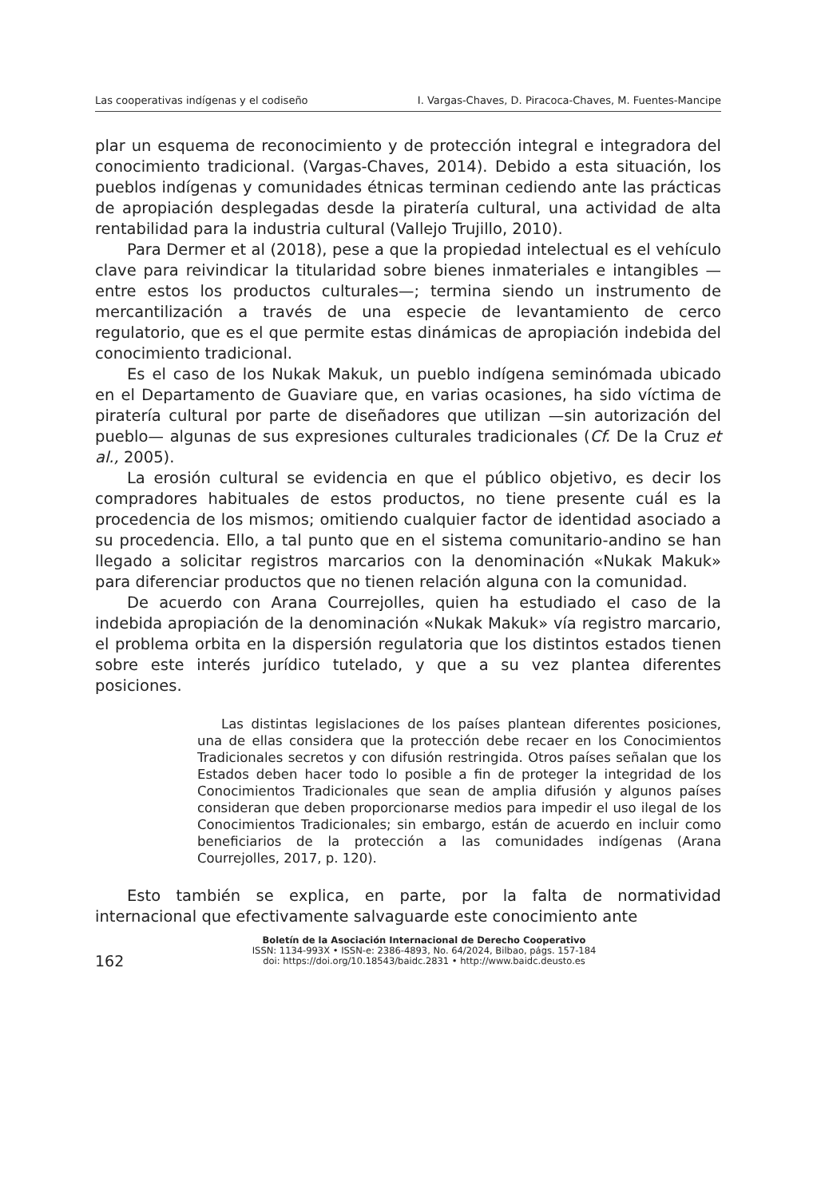Las cooperativas indígenas y el codiseño I. Vargas-Chaves, D. Piracoca-Chaves, M. Fuentes-Mancipe
plar un esquema de reconocimiento y de protección integral e integradora del conocimiento tradicional. (Vargas-Chaves, 2014). Debido a esta situación, los pueblos indígenas y comunidades étnicas terminan cediendo ante las prácticas de apropiación desplegadas desde la piratería cultural, una actividad de alta rentabilidad para la industria cultural (Vallejo Trujillo, 2010).
Para Dermer et al (2018), pese a que la propiedad intelectual es el vehículo clave para reivindicar la titularidad sobre bienes inmateriales e intangibles —entre estos los productos culturales—; termina siendo un instrumento de mercantilización a través de una especie de levantamiento de cerco regulatorio, que es el que permite estas dinámicas de apropiación indebida del conocimiento tradicional.
Es el caso de los Nukak Makuk, un pueblo indígena seminómada ubicado en el Departamento de Guaviare que, en varias ocasiones, ha sido víctima de piratería cultural por parte de diseñadores que utilizan —sin autorización del pueblo— algunas de sus expresiones culturales tradicionales (Cf. De la Cruz et al., 2005).
La erosión cultural se evidencia en que el público objetivo, es decir los compradores habituales de estos productos, no tiene presente cuál es la procedencia de los mismos; omitiendo cualquier factor de identidad asociado a su procedencia. Ello, a tal punto que en el sistema comunitario-andino se han llegado a solicitar registros marcarios con la denominación «Nukak Makuk» para diferenciar productos que no tienen relación alguna con la comunidad.
De acuerdo con Arana Courrejolles, quien ha estudiado el caso de la indebida apropiación de la denominación «Nukak Makuk» vía registro marcario, el problema orbita en la dispersión regulatoria que los distintos estados tienen sobre este interés jurídico tutelado, y que a su vez plantea diferentes posiciones.
Las distintas legislaciones de los países plantean diferentes posiciones, una de ellas considera que la protección debe recaer en los Conocimientos Tradicionales secretos y con difusión restringida. Otros países señalan que los Estados deben hacer todo lo posible a fin de proteger la integridad de los Conocimientos Tradicionales que sean de amplia difusión y algunos países consideran que deben proporcionarse medios para impedir el uso ilegal de los Conocimientos Tradicionales; sin embargo, están de acuerdo en incluir como beneficiarios de la protección a las comunidades indígenas (Arana Courrejolles, 2017, p. 120).
Esto también se explica, en parte, por la falta de normatividad internacional que efectivamente salvaguarde este conocimiento ante
162
Boletín de la Asociación Internacional de Derecho Cooperativo
ISSN: 1134-993X • ISSN-e: 2386-4893, No. 64/2024, Bilbao, págs. 157-184
doi: https://doi.org/10.18543/baidc.2831 • http://www.baidc.deusto.es